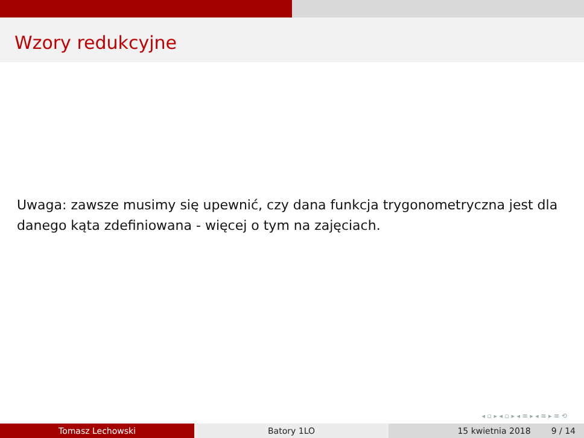Wzory redukcyjne
Uwaga: zawsze musimy się upewnić, czy dana funkcja trygonometryczna jest dla danego kąta zdefiniowana - więcej o tym na zajęciach.
◂ ▫ ▸ ◂ ▫ ▸ ◂ ≡ ▸ ◂ ≡ ▸ ≡ ⟲
Tomasz Lechowski Batory 1LO 15 kwietnia 2018 9 / 14